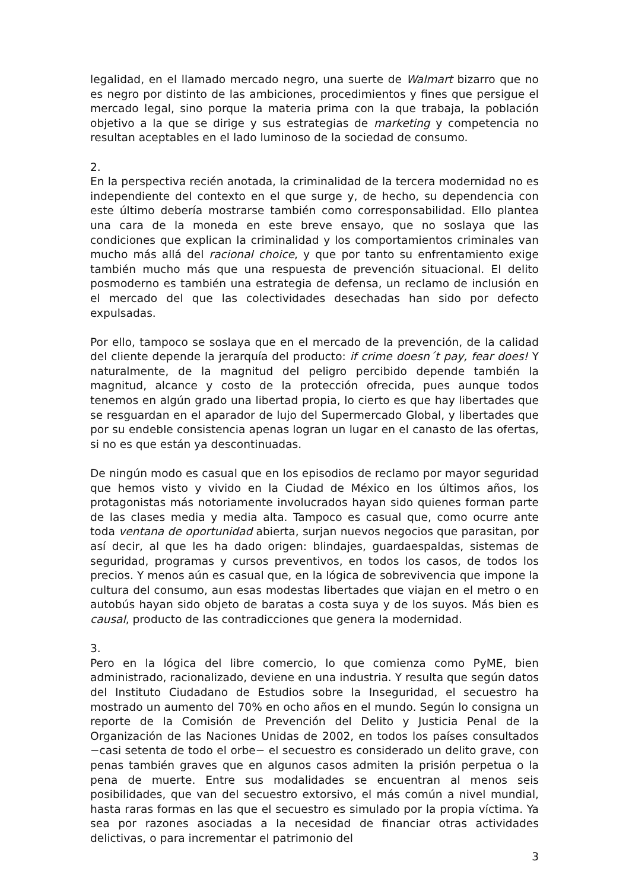legalidad, en el llamado mercado negro, una suerte de Walmart bizarro que no es negro por distinto de las ambiciones, procedimientos y fines que persigue el mercado legal, sino porque la materia prima con la que trabaja, la población objetivo a la que se dirige y sus estrategias de marketing y competencia no resultan aceptables en el lado luminoso de la sociedad de consumo.
2.
En la perspectiva recién anotada, la criminalidad de la tercera modernidad no es independiente del contexto en el que surge y, de hecho, su dependencia con este último debería mostrarse también como corresponsabilidad. Ello plantea una cara de la moneda en este breve ensayo, que no soslaya que las condiciones que explican la criminalidad y los comportamientos criminales van mucho más allá del racional choice, y que por tanto su enfrentamiento exige también mucho más que una respuesta de prevención situacional. El delito posmoderno es también una estrategia de defensa, un reclamo de inclusión en el mercado del que las colectividades desechadas han sido por defecto expulsadas.
Por ello, tampoco se soslaya que en el mercado de la prevención, de la calidad del cliente depende la jerarquía del producto: if crime doesn´t pay, fear does! Y naturalmente, de la magnitud del peligro percibido depende también la magnitud, alcance y costo de la protección ofrecida, pues aunque todos tenemos en algún grado una libertad propia, lo cierto es que hay libertades que se resguardan en el aparador de lujo del Supermercado Global, y libertades que por su endeble consistencia apenas logran un lugar en el canasto de las ofertas, si no es que están ya descontinuadas.
De ningún modo es casual que en los episodios de reclamo por mayor seguridad que hemos visto y vivido en la Ciudad de México en los últimos años, los protagonistas más notoriamente involucrados hayan sido quienes forman parte de las clases media y media alta. Tampoco es casual que, como ocurre ante toda ventana de oportunidad abierta, surjan nuevos negocios que parasitan, por así decir, al que les ha dado origen: blindajes, guardaespaldas, sistemas de seguridad, programas y cursos preventivos, en todos los casos, de todos los precios. Y menos aún es casual que, en la lógica de sobrevivencia que impone la cultura del consumo, aun esas modestas libertades que viajan en el metro o en autobús hayan sido objeto de baratas a costa suya y de los suyos. Más bien es causal, producto de las contradicciones que genera la modernidad.
3.
Pero en la lógica del libre comercio, lo que comienza como PyME, bien administrado, racionalizado, deviene en una industria. Y resulta que según datos del Instituto Ciudadano de Estudios sobre la Inseguridad, el secuestro ha mostrado un aumento del 70% en ocho años en el mundo. Según lo consigna un reporte de la Comisión de Prevención del Delito y Justicia Penal de la Organización de las Naciones Unidas de 2002, en todos los países consultados −casi setenta de todo el orbe− el secuestro es considerado un delito grave, con penas también graves que en algunos casos admiten la prisión perpetua o la pena de muerte. Entre sus modalidades se encuentran al menos seis posibilidades, que van del secuestro extorsivo, el más común a nivel mundial, hasta raras formas en las que el secuestro es simulado por la propia víctima. Ya sea por razones asociadas a la necesidad de financiar otras actividades delictivas, o para incrementar el patrimonio del
3